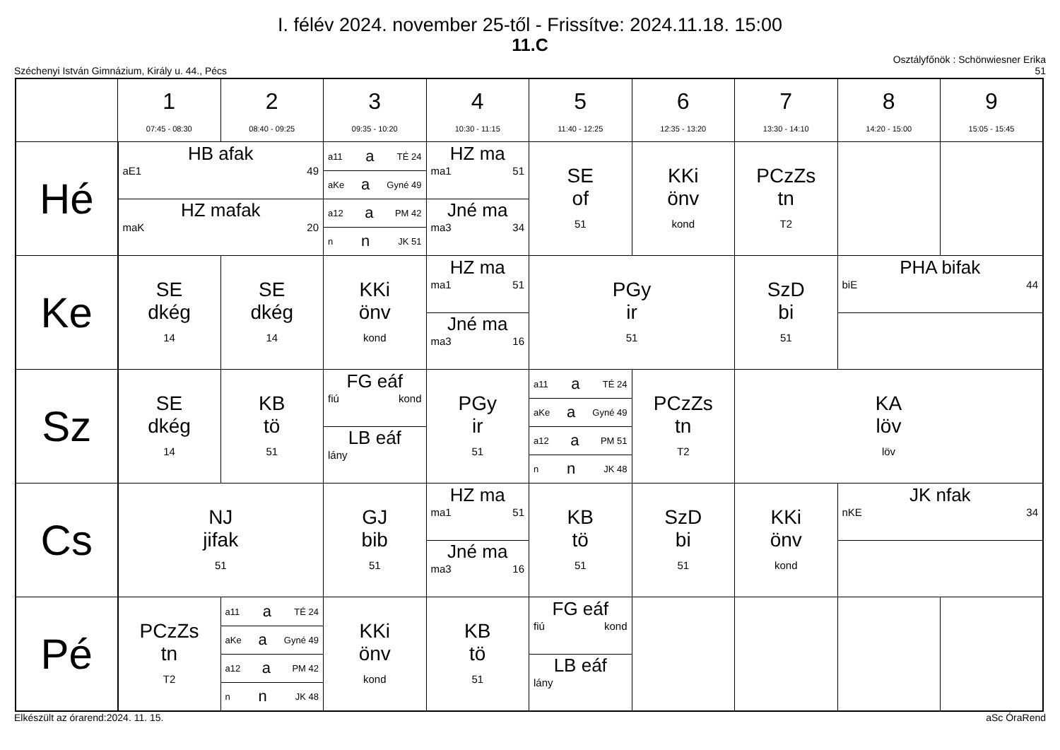I. félév 2024. november 25-től - Frissítve: 2024.11.18. 15:00
11.C
Széchenyi István Gimnázium, Király u. 44., Pécs Osztályfőnök : Schönwiesner Erika
51
| | 1 07:45 - 08:30 | 2 08:40 - 09:25 | 3 09:35 - 10:20 | 4 10:30 - 11:15 | 5 11:40 - 12:25 | 6 12:35 - 13:20 | 7 13:30 - 14:10 | 8 14:20 - 15:00 | 9 15:05 - 15:45 |
| --- | --- | --- | --- | --- | --- | --- | --- | --- | --- |
| Hé | HB afak aE1 49 HZ mafak maK 20 | | a11 a TÉ 24 aKe a Gyné 49 a12 a PM 42 n n JK 51 | HZ ma ma1 51 Jné ma ma3 34 | SE of 51 | KKi önv kond | PCzZs tn T2 | | |
| Ke | SE dkég 14 | SE dkég 14 | KKi önv kond | HZ ma ma1 51 Jné ma ma3 16 | PGy ir 51 | | SzD bi 51 | PHA bifak biE 44 | |
| Sz | SE dkég 14 | KB tö 51 | FG eáf fiú kond LB eáf lány | PGy ir 51 | a11 a TÉ 24 aKe a Gyné 49 a12 a PM 51 n n JK 48 | PCzZs tn T2 | KA löv löv | | |
| Cs | NJ jifak 51 | | GJ bib 51 | HZ ma ma1 51 Jné ma ma3 16 | KB tö 51 | SzD bi 51 | KKi önv kond | JK nfak nKE 34 | |
| Pé | PCzZs tn T2 | a11 a TÉ 24 aKe a Gyné 49 a12 a PM 42 n n JK 48 | KKi önv kond | KB tö 51 | FG eáf fiú kond LB eáf lány | | | | |
Elkészült az órarend:2024. 11. 15. aSc ÓraRend